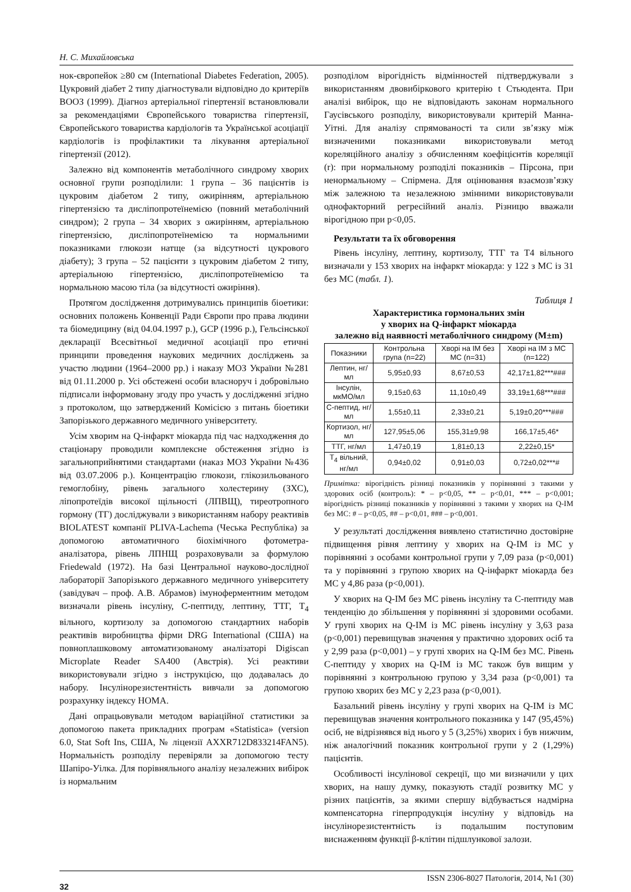Н. С. Михайловська
нок-європейок ≥80 см (International Diabetes Federation, 2005). Цукровий діабет 2 типу діагностували відповідно до критеріїв ВООЗ (1999). Діагноз артеріальної гіпертензії встановлювали за рекомендаціями Європейського товариства гіпертензії, Європейського товариства кардіологів та Української асоціації кардіологів із профілактики та лікування артеріальної гіпертензії (2012).
Залежно від компонентів метаболічного синдрому хворих основної групи розподілили: 1 група – 36 пацієнтів із цукровим діабетом 2 типу, ожирінням, артеріальною гіпертензією та дисліпопротеїнемією (повний метаболічний синдром); 2 група – 34 хворих з ожирінням, артеріальною гіпертензією, дисліпопротеїнемією та нормальними показниками глюкози натще (за відсутності цукрового діабету); 3 група – 52 пацієнти з цукровим діабетом 2 типу, артеріальною гіпертензією, дисліпопротеїнемією та нормальною масою тіла (за відсутності ожиріння).
Протягом дослідження дотримувались принципів біоетики: основних положень Конвенції Ради Європи про права людини та біомедицину (від 04.04.1997 р.), GCP (1996 р.), Гельсінської декларації Всесвітньої медичної асоціації про етичні принципи проведення наукових медичних досліджень за участю людини (1964–2000 рр.) і наказу МОЗ України №281 від 01.11.2000 р. Усі обстежені особи власноруч і добровільно підписали інформовану згоду про участь у дослідженні згідно з протоколом, що затверджений Комісією з питань біоетики Запорізького державного медичного університету.
Усім хворим на Q-інфаркт міокарда під час надходження до стаціонару проводили комплексне обстеження згідно із загальноприйнятими стандартами (наказ МОЗ України №436 від 03.07.2006 р.). Концентрацію глюкози, глікозильованого гемоглобіну, рівень загального холестерину (ЗХС), ліпопротеїдів високої щільності (ЛПВЩ), тиреотропного гормону (ТГ) досліджували з використанням набору реактивів BIOLATEST компанії PLIVA-Lachema (Чеська Республіка) за допомогою автоматичного біохімічного фотометра-аналізатора, рівень ЛПНЩ розраховували за формулою Friedewald (1972). На базі Центральної науково-дослідної лабораторії Запорізького державного медичного університету (завідувач – проф. А.В. Абрамов) імуноферментним методом визначали рівень інсуліну, С-пептиду, лептину, ТТГ, Т<sub>4</sub> вільного, кортизолу за допомогою стандартних наборів реактивів виробництва фірми DRG International (США) на повноплашковому автоматизованому аналізаторі Digiscan Microplate Reader SA400 (Австрія). Усі реактиви використовували згідно з інструкцією, що додавалась до набору. Інсулінорезистентність вивчали за допомогою розрахунку індексу HOMA.
Дані опрацьовували методом варіаційної статистики за допомогою пакета прикладних програм «Statistica» (version 6.0, Stat Soft Ins, США, № ліцензії AXXR712D833214FAN5). Нормальність розподілу перевіряли за допомогою тесту Шапіро-Уілка. Для порівняльного аналізу незалежних вибірок із нормальним
розподілом вірогідність відмінностей підтверджували з використанням двовибіркового критерію t Стьюдента. При аналізі вибірок, що не відповідають законам нормального Гаусівського розподілу, використовували критерій Манна-Уітні. Для аналізу спрямованості та сили зв’язку між визначеними показниками використовували метод кореляційного аналізу з обчисленням коефіцієнтів кореляції (r): при нормальному розподілі показників – Пірсона, при ненормальному – Спірмена. Для оцінювання взаємозв’язку між залежною та незалежною змінними використовували однофакторний регресійний аналіз. Різницю вважали вірогідною при p<0,05.
Результати та їх обговорення
Рівень інсуліну, лептину, кортизолу, ТТГ та Т4 вільного визначали у 153 хворих на інфаркт міокарда: у 122 з МС із 31 без МС (табл. 1).
Таблиця 1
Характеристика гормональних змін
у хворих на Q-інфаркт міокарда
залежно від наявності метаболічного синдрому (M±m)
| Показники | Контрольна група (n=22) | Хворі на ІМ без МС (n=31) | Хворі на ІМ з МС (n=122) |
| --- | --- | --- | --- |
| Лептин, нг/мл | 5,95±0,93 | 8,67±0,53 | 42,17±1,82***### |
| Інсулін, мкМО/мл | 9,15±0,63 | 11,10±0,49 | 33,19±1,68***### |
| С-пептид, нг/мл | 1,55±0,11 | 2,33±0,21 | 5,19±0,20***### |
| Кортизол, нг/мл | 127,95±5,06 | 155,31±9,98 | 166,17±5,46* |
| ТТГ, нг/мл | 1,47±0,19 | 1,81±0,13 | 2,22±0,15* |
| Т<sub>4</sub> вільний, нг/мл | 0,94±0,02 | 0,91±0,03 | 0,72±0,02***# |
Примітка: вірогідність різниці показників у порівнянні з такими у здорових осіб (контроль): * – p<0,05, ** – p<0,01, *** – p<0,001; вірогідність різниці показників у порівнянні з такими у хворих на Q-ІМ без МС: # – p<0,05, ## – p<0,01, ### – p<0,001.
У результаті дослідження виявлено статистично достовірне підвищення рівня лептину у хворих на Q-ІМ із МС у порівнянні з особами контрольної групи у 7,09 раза (p<0,001) та у порівнянні з групою хворих на Q-інфаркт міокарда без МС у 4,86 раза (p<0,001).
У хворих на Q-ІМ без МС рівень інсуліну та С-пептиду мав тенденцію до збільшення у порівнянні зі здоровими особами. У групі хворих на Q-ІМ із МС рівень інсуліну у 3,63 раза (p<0,001) перевищував значення у практично здорових осіб та у 2,99 раза (p<0,001) – у групі хворих на Q-ІМ без МС. Рівень С-пептиду у хворих на Q-ІМ із МС також був вищим у порівнянні з контрольною групою у 3,34 раза (p<0,001) та групою хворих без МС у 2,23 раза (p<0,001).
Базальний рівень інсуліну у групі хворих на Q-ІМ із МС перевищував значення контрольного показника у 147 (95,45%) осіб, не відрізнявся від нього у 5 (3,25%) хворих і був нижчим, ніж аналогічний показник контрольної групи у 2 (1,29%) пацієнтів.
Особливості інсулінової секреції, що ми визначили у цих хворих, на нашу думку, показують стадії розвитку МС у різних пацієнтів, за якими спершу відбувається надмірна компенсаторна гіперпродукція інсуліну у відповідь на інсулінорезистентність із подальшим поступовим виснаженням функції β-клітин підшлункової залози.
32 ISSN 2306-8027 Патологія, 2014, №1 (30)